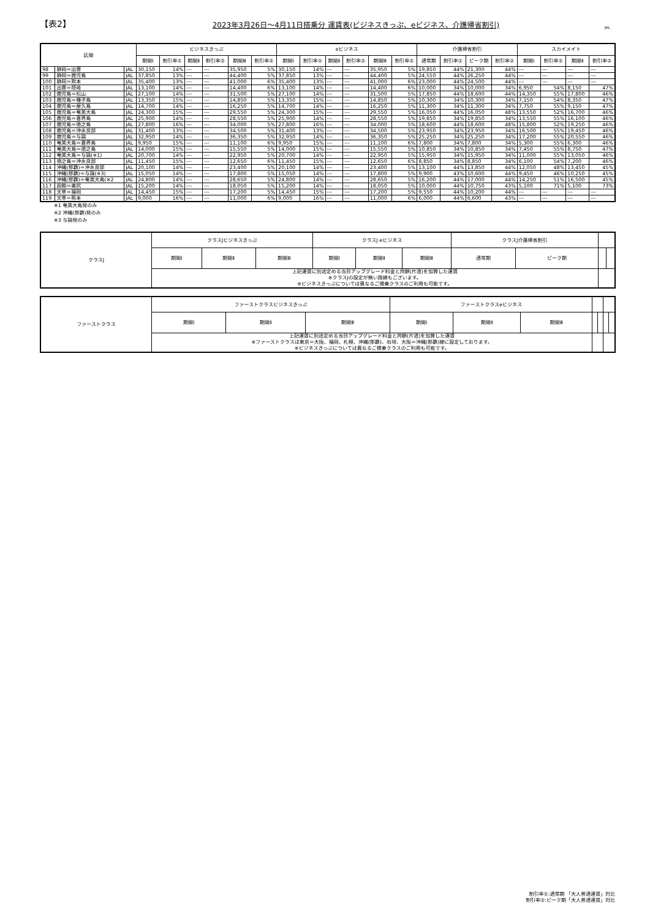【表2】
2023年3月26日～4月11日搭乗分 運賃表(ビジネスきっぷ、eビジネス、介護帰省割引)
JAL
| 区間 | | | ビジネスきっぷ | | | | | | eビジネス | | | | | | 介護帰省割引 | | | | スカイメイト | | | |
| --- | --- | --- | --- | --- | --- | --- | --- | --- | --- | --- | --- | --- | --- | --- | --- | --- | --- | --- | --- | --- | --- | --- |
| | | | 期間Ⅰ | 割引率① | 期間Ⅱ | 割引率② | 期間Ⅲ | 割引率② | 期間Ⅰ | 割引率① | 期間Ⅱ | 割引率② | 期間Ⅲ | 割引率② | 通常期 | 割引率① | ピーク期 | 割引率② | 期間Ⅰ | 割引率① | 期間Ⅱ | 割引率② |
| 98 | 静岡＝出雲 | JAL | 30,150 | 14% | --- | --- | 35,950 | 5% | 30,150 | 14% | --- | --- | 35,950 | 5% | 19,850 | 44% | 21,300 | 44% | --- | --- | --- | --- |
| 99 | 静岡＝鹿児島 | JAL | 37,850 | 13% | --- | --- | 44,400 | 5% | 37,850 | 13% | --- | --- | 44,400 | 5% | 24,550 | 44% | 26,250 | 44% | --- | --- | --- | --- |
| 100 | 静岡＝熊本 | JAL | 35,400 | 13% | --- | --- | 41,000 | 6% | 35,400 | 13% | --- | --- | 41,000 | 6% | 23,000 | 44% | 24,500 | 44% | --- | --- | --- | --- |
| 101 | 出雲＝隠岐 | JAL | 13,100 | 14% | --- | --- | 14,400 | 6% | 13,100 | 14% | --- | --- | 14,400 | 6% | 10,000 | 34% | 10,000 | 34% | 6,950 | 54% | 8,150 | 47% |
| 102 | 鹿児島＝松山 | JAL | 27,100 | 14% | --- | --- | 31,500 | 5% | 27,100 | 14% | --- | --- | 31,500 | 5% | 17,850 | 44% | 18,600 | 44% | 14,350 | 55% | 17,800 | 46% |
| 103 | 鹿児島＝種子島 | JAL | 13,350 | 15% | --- | --- | 14,850 | 5% | 13,350 | 15% | --- | --- | 14,850 | 5% | 10,300 | 34% | 10,300 | 34% | 7,150 | 54% | 8,350 | 47% |
| 104 | 鹿児島＝屋久島 | JAL | 14,700 | 14% | --- | --- | 16,250 | 5% | 14,700 | 14% | --- | --- | 16,250 | 5% | 11,300 | 34% | 11,300 | 34% | 7,750 | 55% | 9,150 | 47% |
| 105 | 鹿児島＝奄美大島 | JAL | 24,300 | 15% | --- | --- | 29,550 | 5% | 24,300 | 15% | --- | --- | 29,550 | 5% | 16,050 | 44% | 16,050 | 48% | 13,550 | 52% | 16,700 | 46% |
| 106 | 鹿児島＝喜界島 | JAL | 25,900 | 14% | --- | --- | 28,550 | 5% | 25,900 | 14% | --- | --- | 28,550 | 5% | 19,850 | 34% | 19,850 | 34% | 13,550 | 55% | 16,100 | 46% |
| 107 | 鹿児島＝徳之島 | JAL | 27,800 | 16% | --- | --- | 34,000 | 5% | 27,800 | 16% | --- | --- | 34,000 | 5% | 18,600 | 44% | 18,600 | 48% | 15,800 | 52% | 19,250 | 46% |
| 108 | 鹿児島＝沖永良部 | JAL | 31,400 | 13% | --- | --- | 34,500 | 5% | 31,400 | 13% | --- | --- | 34,500 | 5% | 23,950 | 34% | 23,950 | 34% | 16,500 | 55% | 19,450 | 46% |
| 109 | 鹿児島＝与論 | JAL | 32,950 | 14% | --- | --- | 36,350 | 5% | 32,950 | 14% | --- | --- | 36,350 | 5% | 25,250 | 34% | 25,250 | 34% | 17,200 | 55% | 20,550 | 46% |
| 110 | 奄美大島＝喜界島 | JAL | 9,950 | 15% | --- | --- | 11,100 | 6% | 9,950 | 15% | --- | --- | 11,100 | 6% | 7,800 | 34% | 7,800 | 34% | 5,300 | 55% | 6,300 | 46% |
| 111 | 奄美大島＝徳之島 | JAL | 14,000 | 15% | --- | --- | 15,550 | 5% | 14,000 | 15% | --- | --- | 15,550 | 5% | 10,850 | 34% | 10,850 | 34% | 7,450 | 55% | 8,750 | 47% |
| 112 | 奄美大島＝与論(※1) | JAL | 20,700 | 14% | --- | --- | 22,950 | 5% | 20,700 | 14% | --- | --- | 22,950 | 5% | 15,950 | 34% | 15,950 | 34% | 11,000 | 55% | 13,050 | 46% |
| 113 | 徳之島＝沖永良部 | JAL | 11,450 | 15% | --- | --- | 12,650 | 6% | 11,450 | 15% | --- | --- | 12,650 | 6% | 8,850 | 34% | 8,850 | 34% | 6,100 | 54% | 7,200 | 46% |
| 114 | 沖縄(那覇)＝沖永良部 | JAL | 20,100 | 14% | --- | --- | 23,400 | 5% | 20,100 | 14% | --- | --- | 23,400 | 5% | 13,100 | 44% | 13,850 | 44% | 12,050 | 48% | 13,450 | 45% |
| 115 | 沖縄(那覇)＝与論(※3) | JAL | 15,050 | 14% | --- | --- | 17,800 | 5% | 15,050 | 14% | --- | --- | 17,800 | 5% | 9,900 | 43% | 10,600 | 44% | 9,450 | 46% | 10,250 | 45% |
| 116 | 沖縄(那覇)＝奄美大島(※2 | JAL | 24,800 | 14% | --- | --- | 28,650 | 5% | 24,800 | 14% | --- | --- | 28,650 | 5% | 16,200 | 44% | 17,000 | 44% | 14,250 | 51% | 16,500 | 45% |
| 117 | 函館＝奥尻 | JAL | 15,200 | 14% | --- | --- | 18,050 | 5% | 15,200 | 14% | --- | --- | 18,050 | 5% | 10,000 | 44% | 10,750 | 43% | 5,100 | 71% | 5,100 | 73% |
| 118 | 天草＝福岡 | JAL | 14,450 | 15% | --- | --- | 17,200 | 5% | 14,450 | 15% | --- | --- | 17,200 | 5% | 9,550 | 44% | 10,200 | 44% | --- | --- | --- | --- |
| 119 | 天草＝熊本 | JAL | 9,000 | 16% | --- | --- | 11,000 | 6% | 9,000 | 16% | --- | --- | 11,000 | 6% | 6,000 | 44% | 6,600 | 43% | --- | --- | --- | --- |
※1 奄美大島発のみ
※2 沖縄(那覇)発のみ
※3 与論発のみ
| クラスJ | クラスJビジネスきっぷ | | | クラスJ eビジネス | | | クラスJ介護帰省割引 | | | |
| | 期間Ⅰ | 期間Ⅱ | 期間Ⅲ | 期間Ⅰ | 期間Ⅱ | 期間Ⅲ | 通常期 | ピーク期 | | |
| | 上記運賃に別途定める当日アップグレード料金と同額(片道)を加算した運賃 ※クラスJの設定が無い路線もございます。 ※ビジネスきっぷについては異なるご搭乗クラスのご利用も可能です。 | | | | | | | | | |
| ファーストクラス | ファーストクラスビジネスきっぷ | | | ファーストクラスeビジネス | | | | | | |
| | 期間Ⅰ | 期間Ⅱ | 期間Ⅲ | 期間Ⅰ | 期間Ⅱ | 期間Ⅲ | | | | |
| | 上記運賃に別途定める当日アップグレード料金と同額(片道)を加算した運賃 ※ファーストクラスは東京＝大阪、福岡、札幌、沖縄(那覇)、石垣、大阪＝沖縄(那覇)線に設定しております。 ※ビジネスきっぷについては異なるご搭乗クラスのご利用も可能です。 | | | | | | | | | |
割引率①:通常期 「大人普通運賃」対比
割引率②:ピーク期「大人普通運賃」対比